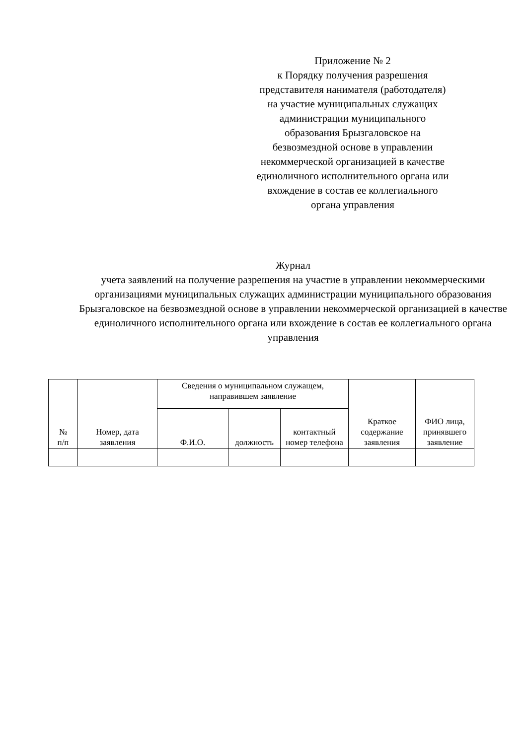Приложение № 2
к Порядку получения разрешения
представителя нанимателя (работодателя)
на участие муниципальных служащих
администрации муниципального
образования Брызгаловское на
безвозмездной основе в управлении
некоммерческой организацией в качестве
единоличного исполнительного органа или
вхождение в состав ее коллегиального
органа управления
Журнал
учета заявлений на получение разрешения на участие в управлении некоммерческими организациями муниципальных служащих администрации муниципального образования Брызгаловское на безвозмездной основе в управлении некоммерческой организацией в качестве единоличного исполнительного органа или вхождение в состав ее коллегиального органа управления
| № п/п | Номер, дата заявления | Сведения о муниципальном служащем, направившем заявление | | | Краткое содержание заявления | ФИО лица, принявшего заявление |
| --- | --- | --- | --- | --- | --- | --- |
| | | Ф.И.О. | должность | контактный номер телефона | | |